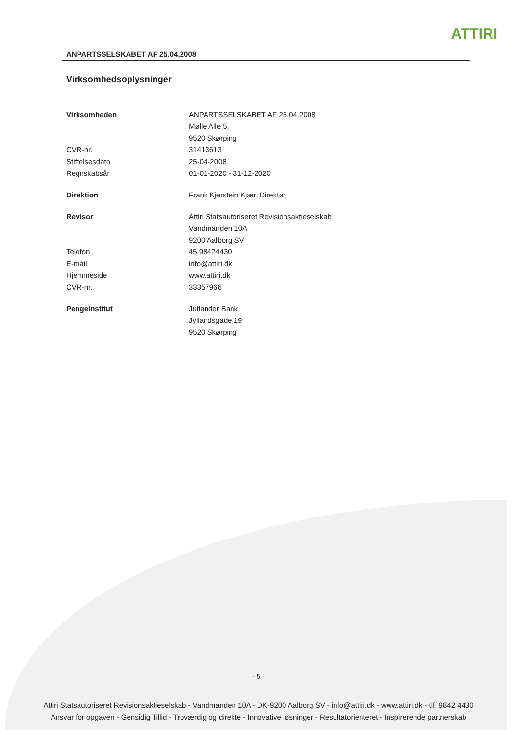ATTIRI
ANPARTSSELSKABET AF 25.04.2008
Virksomhedsoplysninger
| Virksomheden | ANPARTSSELSKABET AF 25.04.2008 |
| | Mølle Alle 5, |
| | 9520 Skørping |
| CVR-nr. | 31413613 |
| Stiftelsesdato | 25-04-2008 |
| Regnskabsår | 01-01-2020 - 31-12-2020 |
| Direktion | Frank Kjerstein Kjær, Direktør |
| Revisor | Attiri Statsautoriseret Revisionsaktieselskab |
| | Vandmanden 10A |
| | 9200 Aalborg SV |
| Telefon | 45 98424430 |
| E-mail | info@attiri.dk |
| Hjemmeside | www.attiri.dk |
| CVR-nr. | 33357966 |
| Pengeinstitut | Jutlander Bank |
| | Jyllandsgade 19 |
| | 9520 Skørping |
- 5 -
Attiri Statsautoriseret Revisionsaktieselskab - Vandmanden 10A - DK-9200 Aalborg SV - info@attiri.dk - www.attiri.dk - tlf: 9842 4430
Ansvar for opgaven - Gensidig Tillid - Troværdig og direkte - Innovative løsninger - Resultatorienteret - Inspirerende partnerskab